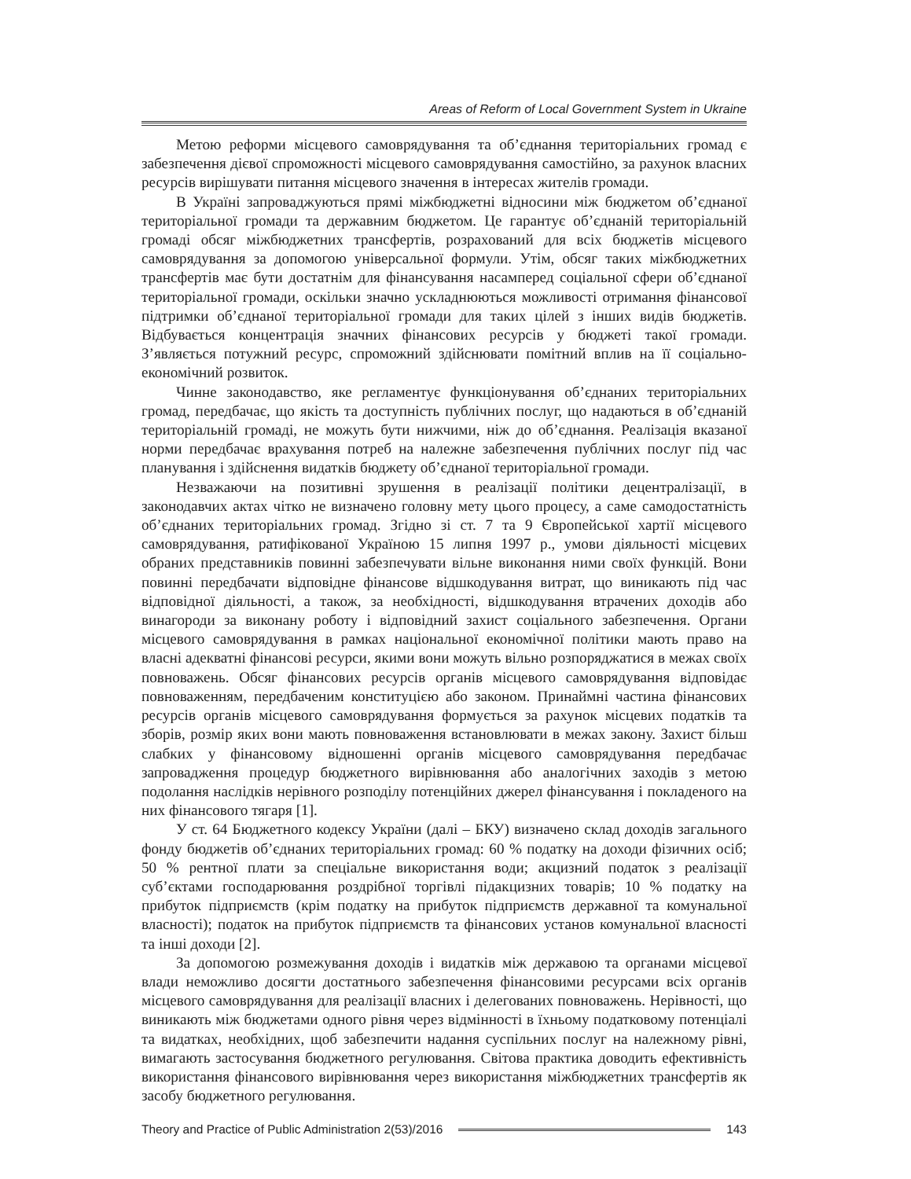Areas of Reform of Local Government System in Ukraine
Метою реформи місцевого самоврядування та об’єднання територіальних громад є забезпечення дієвої спроможності місцевого самоврядування самостійно, за рахунок власних ресурсів вирішувати питання місцевого значення в інтересах жителів громади.
В Україні запроваджуються прямі міжбюджетні відносини між бюджетом об’єднаної територіальної громади та державним бюджетом. Це гарантує об’єднаній територіальній громаді обсяг міжбюджетних трансфертів, розрахований для всіх бюджетів місцевого самоврядування за допомогою універсальної формули. Утім, обсяг таких міжбюджетних трансфертів має бути достатнім для фінансування насамперед соціальної сфери об’єднаної територіальної громади, оскільки значно ускладнюються можливості отримання фінансової підтримки об’єднаної територіальної громади для таких цілей з інших видів бюджетів. Відбувається концентрація значних фінансових ресурсів у бюджеті такої громади. З’являється потужний ресурс, спроможний здійснювати помітний вплив на її соціально-економічний розвиток.
Чинне законодавство, яке регламентує функціонування об’єднаних територіальних громад, передбачає, що якість та доступність публічних послуг, що надаються в об’єднаній територіальній громаді, не можуть бути нижчими, ніж до об’єднання. Реалізація вказаної норми передбачає врахування потреб на належне забезпечення публічних послуг під час планування і здійснення видатків бюджету об’єднаної територіальної громади.
Незважаючи на позитивні зрушення в реалізації політики децентралізації, в законодавчих актах чітко не визначено головну мету цього процесу, а саме самодостатність об’єднаних територіальних громад. Згідно зі ст. 7 та 9 Європейської хартії місцевого самоврядування, ратифікованої Україною 15 липня 1997 р., умови діяльності місцевих обраних представників повинні забезпечувати вільне виконання ними своїх функцій. Вони повинні передбачати відповідне фінансове відшкодування витрат, що виникають під час відповідної діяльності, а також, за необхідності, відшкодування втрачених доходів або винагороди за виконану роботу і відповідний захист соціального забезпечення. Органи місцевого самоврядування в рамках національної економічної політики мають право на власні адекватні фінансові ресурси, якими вони можуть вільно розпоряджатися в межах своїх повноважень. Обсяг фінансових ресурсів органів місцевого самоврядування відповідає повноваженням, передбаченим конституцією або законом. Принаймні частина фінансових ресурсів органів місцевого самоврядування формується за рахунок місцевих податків та зборів, розмір яких вони мають повноваження встановлювати в межах закону. Захист більш слабких у фінансовому відношенні органів місцевого самоврядування передбачає запровадження процедур бюджетного вирівнювання або аналогічних заходів з метою подолання наслідків нерівного розподілу потенційних джерел фінансування і покладеного на них фінансового тягаря [1].
У ст. 64 Бюджетного кодексу України (далі – БКУ) визначено склад доходів загального фонду бюджетів об’єднаних територіальних громад: 60 % податку на доходи фізичних осіб; 50 % рентної плати за спеціальне використання води; акцизний податок з реалізації суб’єктами господарювання роздрібної торгівлі підакцизних товарів; 10 % податку на прибуток підприємств (крім податку на прибуток підприємств державної та комунальної власності); податок на прибуток підприємств та фінансових установ комунальної власності та інші доходи [2].
За допомогою розмежування доходів і видатків між державою та органами місцевої влади неможливо досягти достатнього забезпечення фінансовими ресурсами всіх органів місцевого самоврядування для реалізації власних і делегованих повноважень. Нерівності, що виникають між бюджетами одного рівня через відмінності в їхньому податковому потенціалі та видатках, необхідних, щоб забезпечити надання суспільних послуг на належному рівні, вимагають застосування бюджетного регулювання. Світова практика доводить ефективність використання фінансового вирівнювання через використання міжбюджетних трансфертів як засобу бюджетного регулювання.
Theory and Practice of Public Administration 2(53)/2016 143